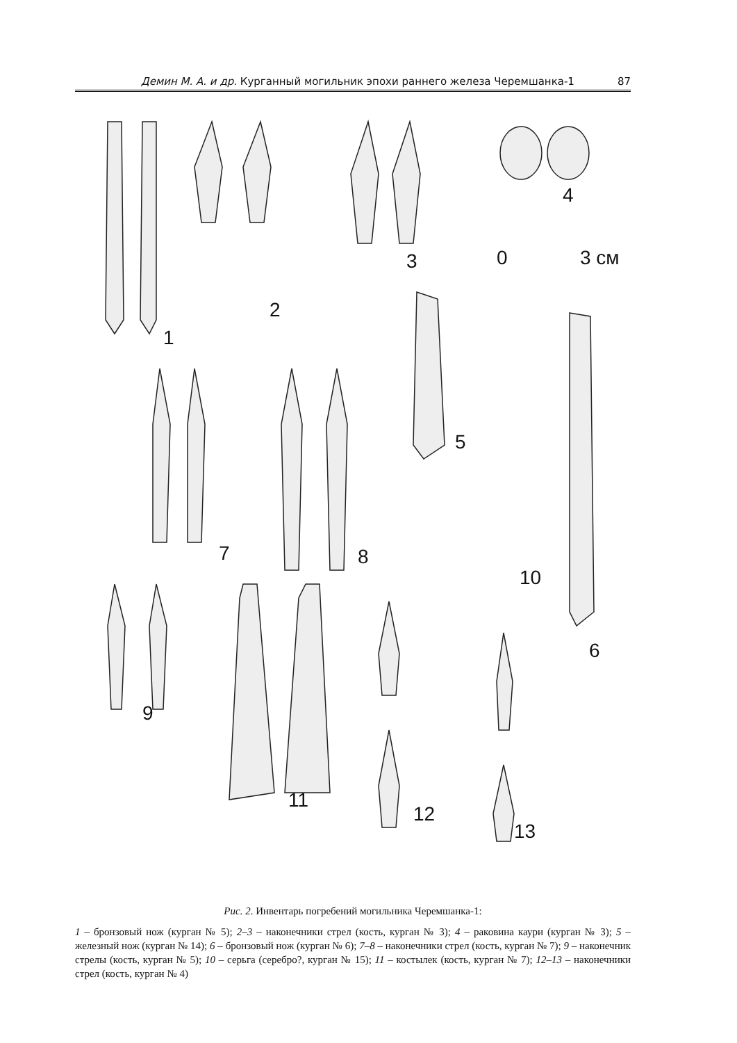Демин М. А. и др. Курганный могильник эпохи раннего железа Черемшанка-1 87
1
2
3
4
0 3 см
5
6
7 8
9
10
11
12
13
Рис. 2. Инвентарь погребений могильника Черемшанка-1:
1 – бронзовый нож (курган № 5); 2–3 – наконечники стрел (кость, курган № 3); 4 – раковина каури (курган № 3); 5 – железный нож (курган № 14); 6 – бронзовый нож (курган № 6); 7–8 – наконечники стрел (кость, курган № 7); 9 – наконечник стрелы (кость, курган № 5); 10 – серьга (серебро?, курган № 15); 11 – костылек (кость, курган № 7); 12–13 – наконечники стрел (кость, курган № 4)